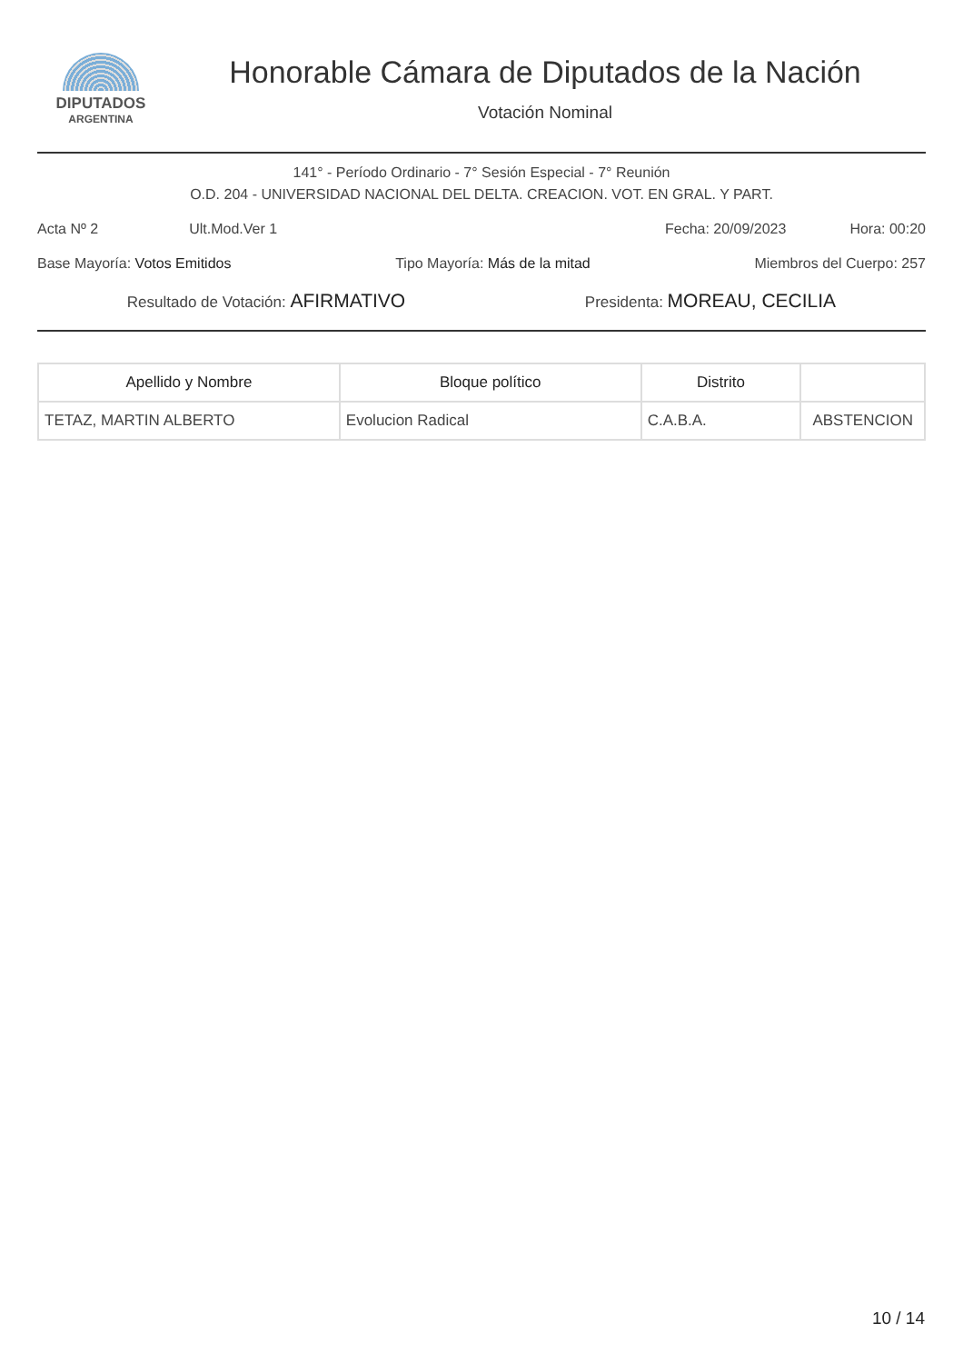DIPUTADOS
ARGENTINA
Honorable Cámara de Diputados de la Nación
Votación Nominal
141° - Período Ordinario - 7° Sesión Especial - 7° Reunión
O.D. 204 - UNIVERSIDAD NACIONAL DEL DELTA. CREACION. VOT. EN GRAL. Y PART.
Acta Nº 2 Ult.Mod.Ver 1 Fecha: 20/09/2023 Hora: 00:20
Base Mayoría: Votos Emitidos Tipo Mayoría: Más de la mitad Miembros del Cuerpo: 257
Resultado de Votación: AFIRMATIVO Presidenta: MOREAU, CECILIA
| Apellido y Nombre | Bloque político | Distrito | |
| --- | --- | --- | --- |
| TETAZ, MARTIN ALBERTO | Evolucion Radical | C.A.B.A. | ABSTENCION |
10 / 14